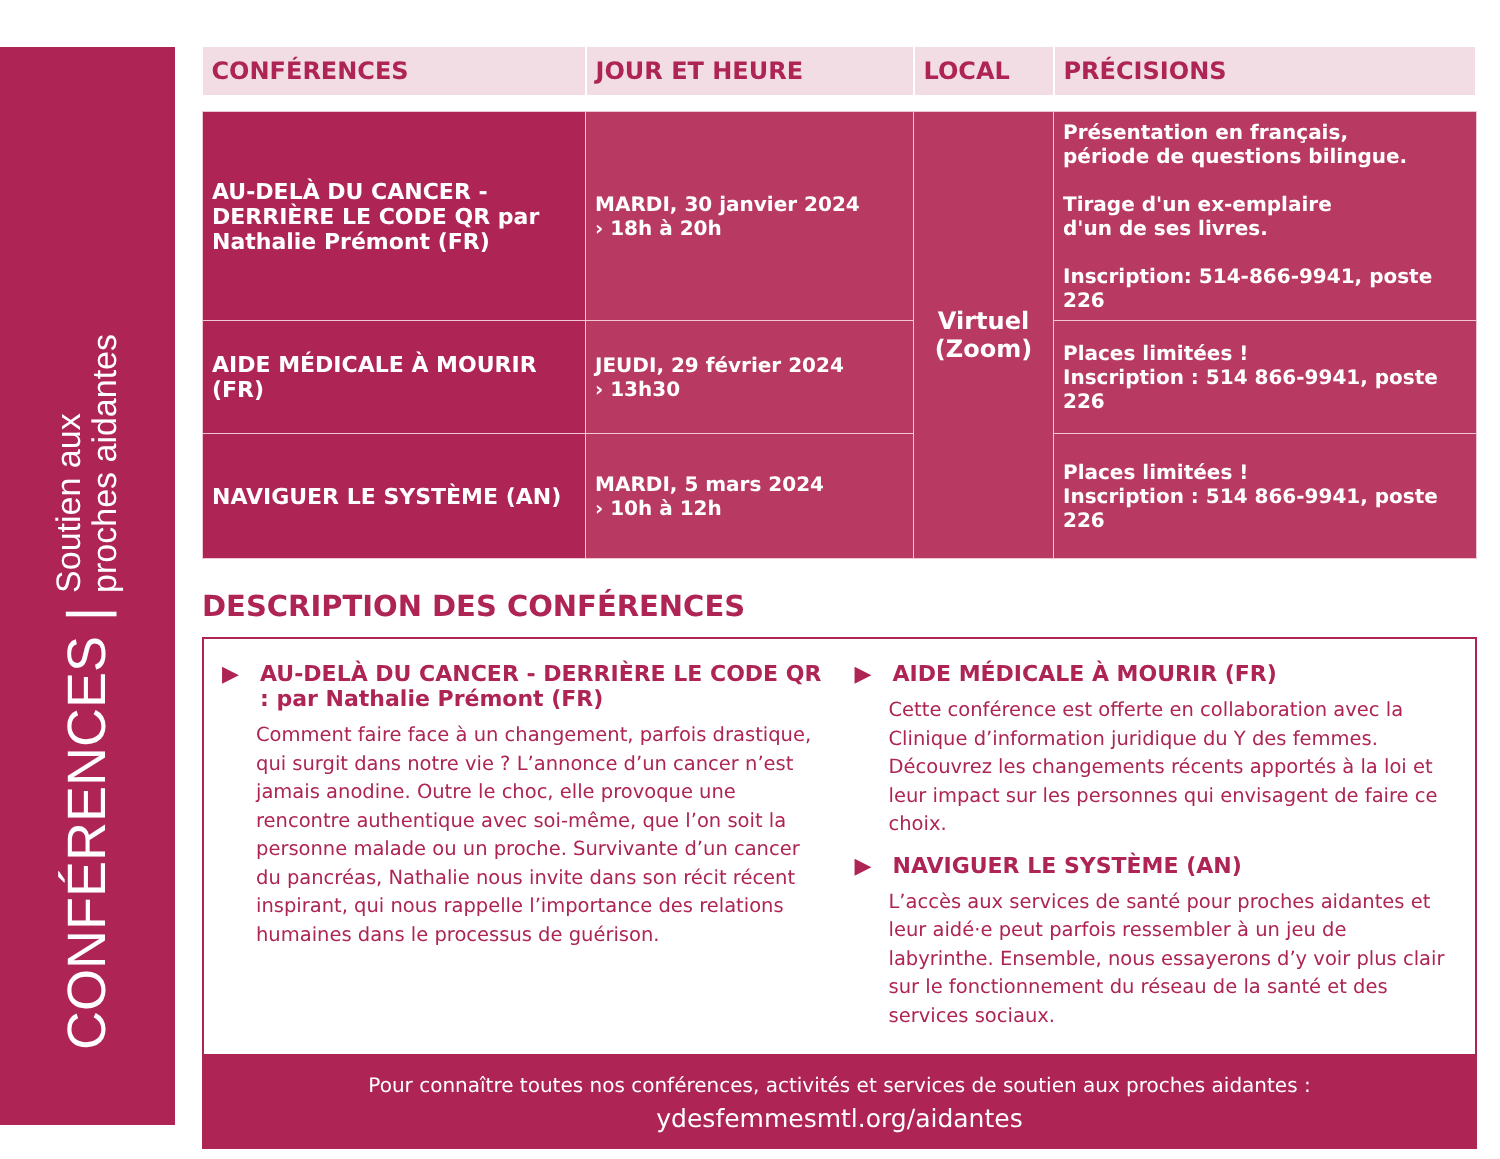CONFÉRENCES | Soutien aux
proches aidantes
| CONFÉRENCES | JOUR ET HEURE | LOCAL | PRÉCISIONS |
| --- | --- | --- | --- |
| AU-DELÀ DU CANCER - DERRIÈRE LE CODE QR par Nathalie Prémont (FR) | MARDI, 30 janvier 2024 › 18h à 20h | Virtuel (Zoom) | Présentation en français, période de questions bilingue. Tirage d'un ex-emplaire d'un de ses livres. Inscription: 514-866-9941, poste 226 |
| AIDE MÉDICALE À MOURIR (FR) | JEUDI, 29 février 2024 › 13h30 | | Places limitées ! Inscription : 514 866-9941, poste 226 |
| NAVIGUER LE SYSTÈME (AN) | MARDI, 5 mars 2024 › 10h à 12h | | Places limitées ! Inscription : 514 866-9941, poste 226 |
DESCRIPTION DES CONFÉRENCES
▶ AU-DELÀ DU CANCER - DERRIÈRE LE CODE QR : par Nathalie Prémont (FR)
Comment faire face à un changement, parfois drastique, qui surgit dans notre vie ? L’annonce d’un cancer n’est jamais anodine. Outre le choc, elle provoque une rencontre authentique avec soi-même, que l’on soit la personne malade ou un proche. Survivante d’un cancer du pancréas, Nathalie nous invite dans son récit récent inspirant, qui nous rappelle l’importance des relations humaines dans le processus de guérison.
▶ AIDE MÉDICALE À MOURIR (FR)
Cette conférence est offerte en collaboration avec la Clinique d’information juridique du Y des femmes. Découvrez les changements récents apportés à la loi et leur impact sur les personnes qui envisagent de faire ce choix.
▶ NAVIGUER LE SYSTÈME (AN)
L’accès aux services de santé pour proches aidantes et leur aidé·e peut parfois ressembler à un jeu de labyrinthe. Ensemble, nous essayerons d’y voir plus clair sur le fonctionnement du réseau de la santé et des services sociaux.
Pour connaître toutes nos conférences, activités et services de soutien aux proches aidantes :
ydesfemmesmtl.org/aidantes